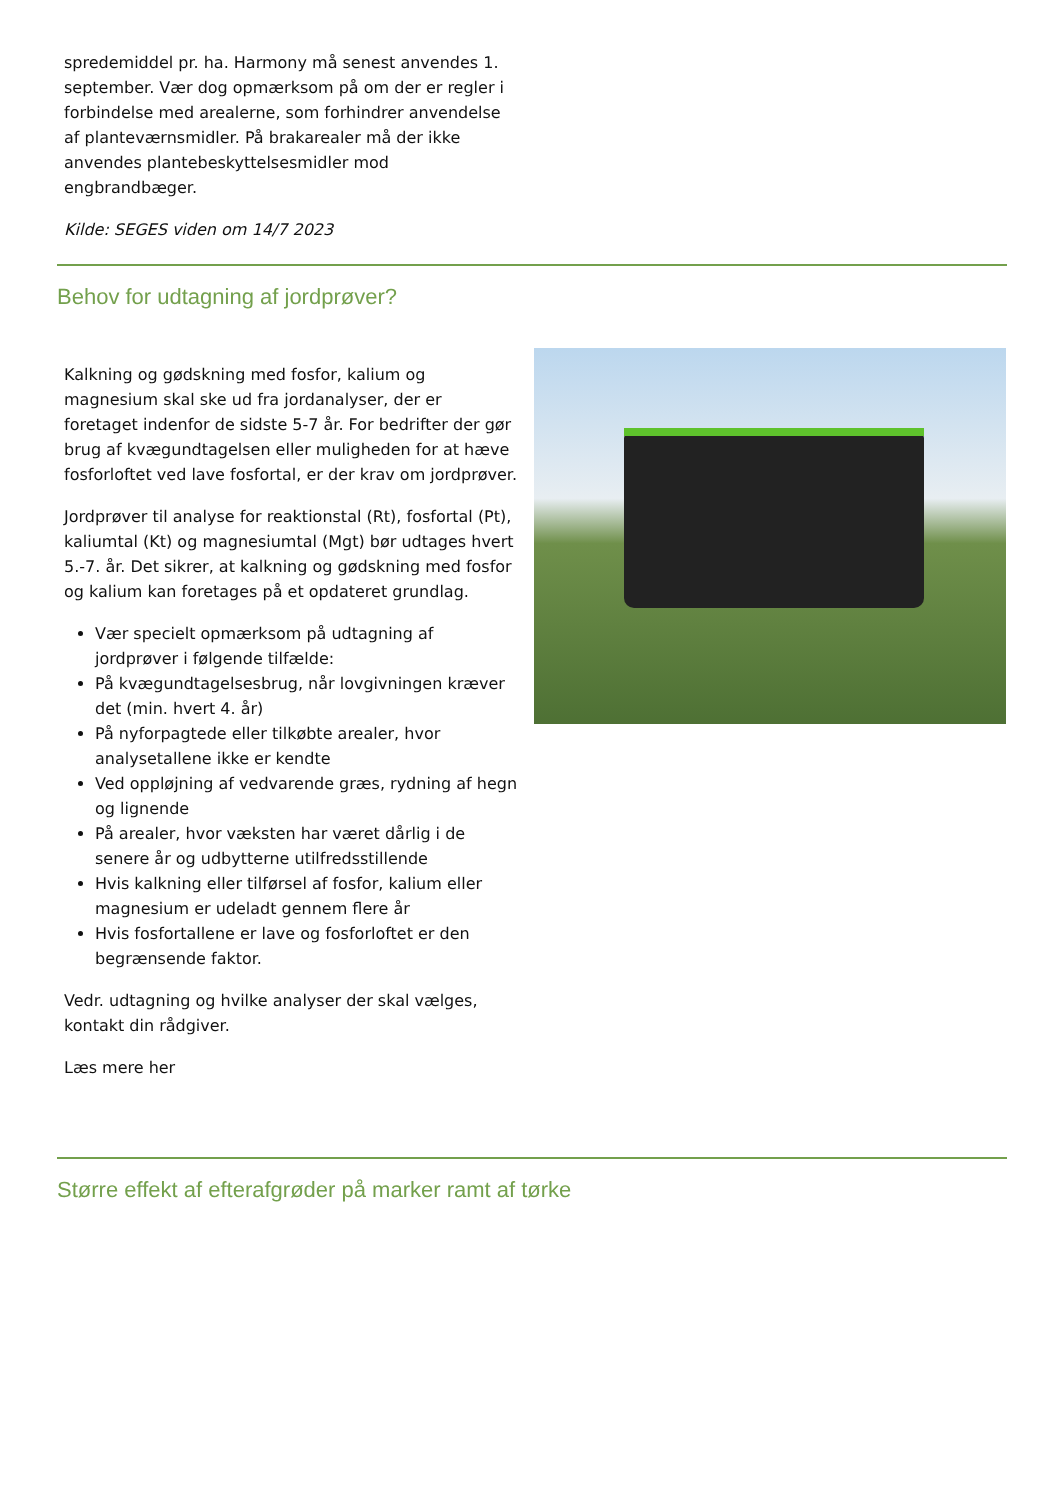spredemiddel pr. ha. Harmony må senest anvendes 1. september. Vær dog opmærksom på om der er regler i forbindelse med arealerne, som forhindrer anvendelse af planteværnsmidler. På brakarealer må der ikke anvendes plantebeskyttelsesmidler mod engbrandbæger.
Kilde: SEGES viden om 14/7 2023
Behov for udtagning af jordprøver?
Kalkning og gødskning med fosfor, kalium og magnesium skal ske ud fra jordanalyser, der er foretaget indenfor de sidste 5-7 år. For bedrifter der gør brug af kvægundtagelsen eller muligheden for at hæve fosforloftet ved lave fosfortal, er der krav om jordprøver.
Jordprøver til analyse for reaktionstal (Rt), fosfortal (Pt), kaliumtal (Kt) og magnesiumtal (Mgt) bør udtages hvert 5.-7. år. Det sikrer, at kalkning og gødskning med fosfor og kalium kan foretages på et opdateret grundlag.
Vær specielt opmærksom på udtagning af jordprøver i følgende tilfælde:
På kvægundtagelsesbrug, når lovgivningen kræver det (min. hvert 4. år)
På nyforpagtede eller tilkøbte arealer, hvor analysetallene ikke er kendte
Ved oppløjning af vedvarende græs, rydning af hegn og lignende
På arealer, hvor væksten har været dårlig i de senere år og udbytterne utilfredsstillende
Hvis kalkning eller tilførsel af fosfor, kalium eller magnesium er udeladt gennem flere år
Hvis fosfortallene er lave og fosforloftet er den begrænsende faktor.
Vedr. udtagning og hvilke analyser der skal vælges, kontakt din rådgiver.
Læs mere her
Større effekt af efterafgrøder på marker ramt af tørke